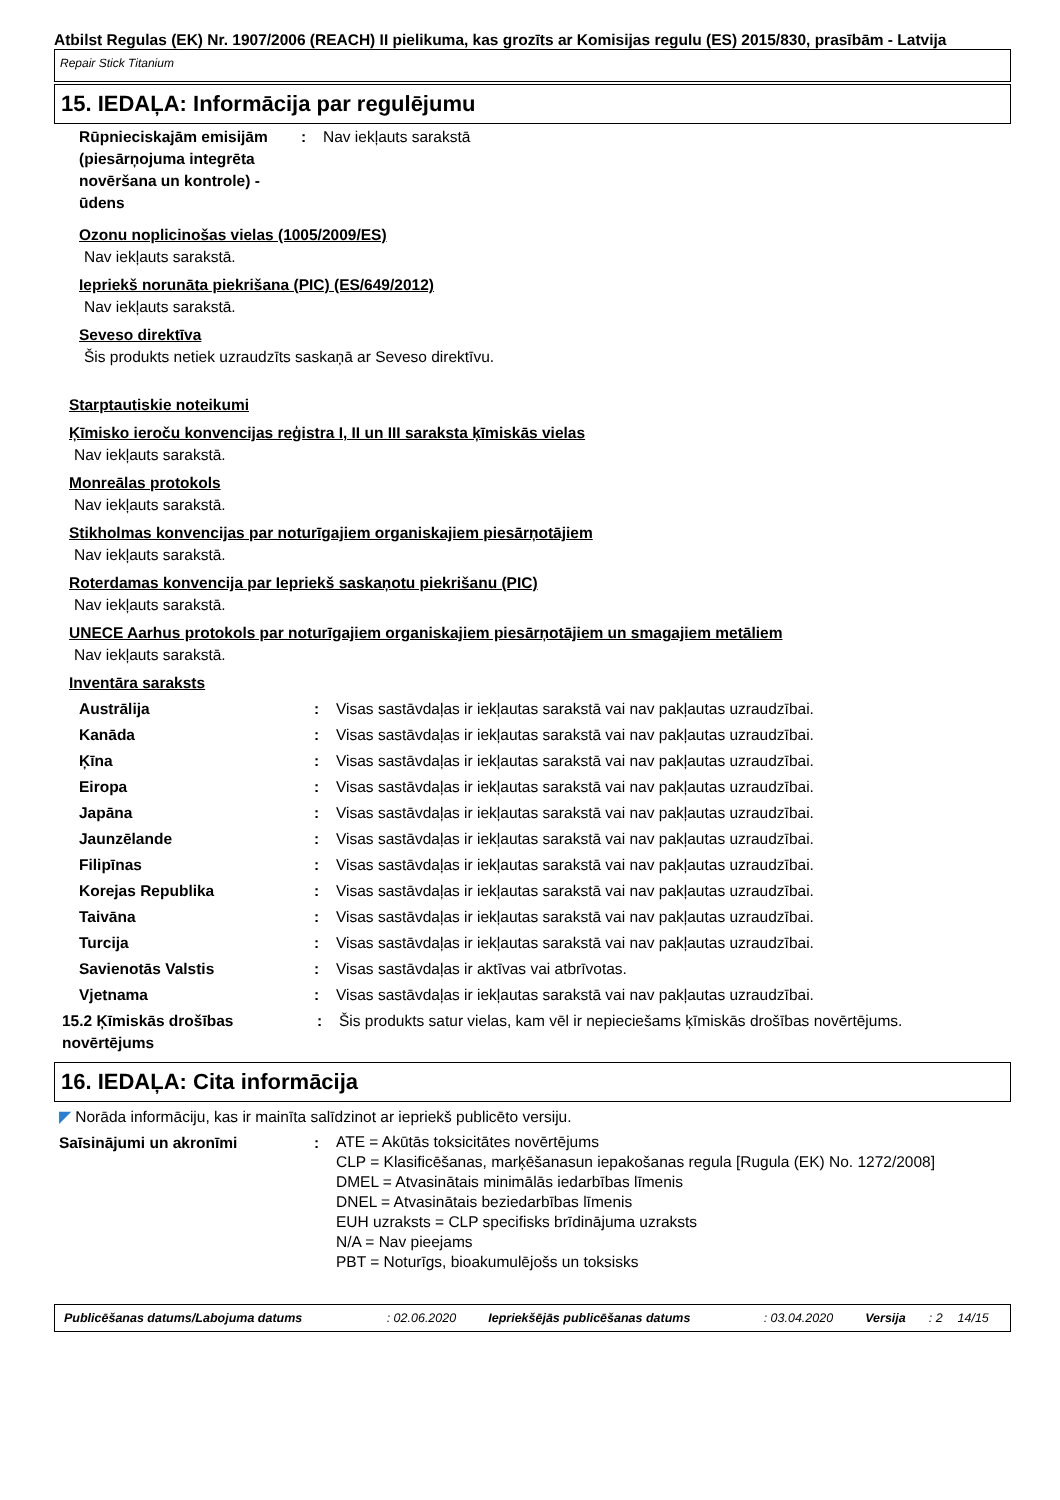Atbilst Regulas (EK) Nr. 1907/2006 (REACH) II pielikuma, kas grozīts ar Komisijas regulu (ES) 2015/830, prasībām - Latvija
Repair Stick Titanium
15. IEDAĻA: Informācija par regulējumu
| Rūpnieciskajām emisijām (piesārņojuma integrēta novēršana un kontrole) - ūdens | : | Nav iekļauts sarakstā |
Ozonu noplicinošas vielas (1005/2009/ES)
Nav iekļauts sarakstā.
Iepriekš norunāta piekrišana (PIC) (ES/649/2012)
Nav iekļauts sarakstā.
Seveso direktīva
Šis produkts netiek uzraudzīts saskaņā ar Seveso direktīvu.
Starptautiskie noteikumi
Ķīmisko ieroču konvencijas reģistra I, II un III saraksta ķīmiskās vielas
Nav iekļauts sarakstā.
Monreālas protokols
Nav iekļauts sarakstā.
Stikholmas konvencijas par noturīgajiem organiskajiem piesārņotājiem
Nav iekļauts sarakstā.
Roterdamas konvencija par Iepriekš saskaņotu piekrišanu (PIC)
Nav iekļauts sarakstā.
UNECE Aarhus protokols par noturīgajiem organiskajiem piesārņotājiem un smagajiem metāliem
Nav iekļauts sarakstā.
Inventāra saraksts
| Austrālija | : | Visas sastāvdaļas ir iekļautas sarakstā vai nav pakļautas uzraudzībai. |
| Kanāda | : | Visas sastāvdaļas ir iekļautas sarakstā vai nav pakļautas uzraudzībai. |
| Ķīna | : | Visas sastāvdaļas ir iekļautas sarakstā vai nav pakļautas uzraudzībai. |
| Eiropa | : | Visas sastāvdaļas ir iekļautas sarakstā vai nav pakļautas uzraudzībai. |
| Japāna | : | Visas sastāvdaļas ir iekļautas sarakstā vai nav pakļautas uzraudzībai. |
| Jaunzēlande | : | Visas sastāvdaļas ir iekļautas sarakstā vai nav pakļautas uzraudzībai. |
| Filipīnas | : | Visas sastāvdaļas ir iekļautas sarakstā vai nav pakļautas uzraudzībai. |
| Korejas Republika | : | Visas sastāvdaļas ir iekļautas sarakstā vai nav pakļautas uzraudzībai. |
| Taivāna | : | Visas sastāvdaļas ir iekļautas sarakstā vai nav pakļautas uzraudzībai. |
| Turcija | : | Visas sastāvdaļas ir iekļautas sarakstā vai nav pakļautas uzraudzībai. |
| Savienotās Valstis | : | Visas sastāvdaļas ir aktīvas vai atbrīvotas. |
| Vjetnama | : | Visas sastāvdaļas ir iekļautas sarakstā vai nav pakļautas uzraudzībai. |
| 15.2 Ķīmiskās drošības novērtējums | : | Šis produkts satur vielas, kam vēl ir nepieciešams ķīmiskās drošības novērtējums. |
16. IEDAĻA: Cita informācija
◤ Norāda informāciju, kas ir mainīta salīdzinot ar iepriekš publicēto versiju.
| Saīsinājumi un akronīmi | : | ATE = Akūtās toksicitātes novērtējums CLP = Klasificēšanas, marķēšanasun iepakošanas regula [Rugula (EK) No. 1272/2008] DMEL = Atvasinātais minimālās iedarbības līmenis DNEL = Atvasinātais beziedarbības līmenis EUH uzraksts = CLP specifisks brīdinājuma uzraksts N/A = Nav pieejams PBT = Noturīgs, bioakumulējošs un toksisks |
| Publicēšanas datums/Labojuma datums | : 02.06.2020 | Iepriekšējās publicēšanas datums | : 03.04.2020 | Versija | : 2 | 14/15 |